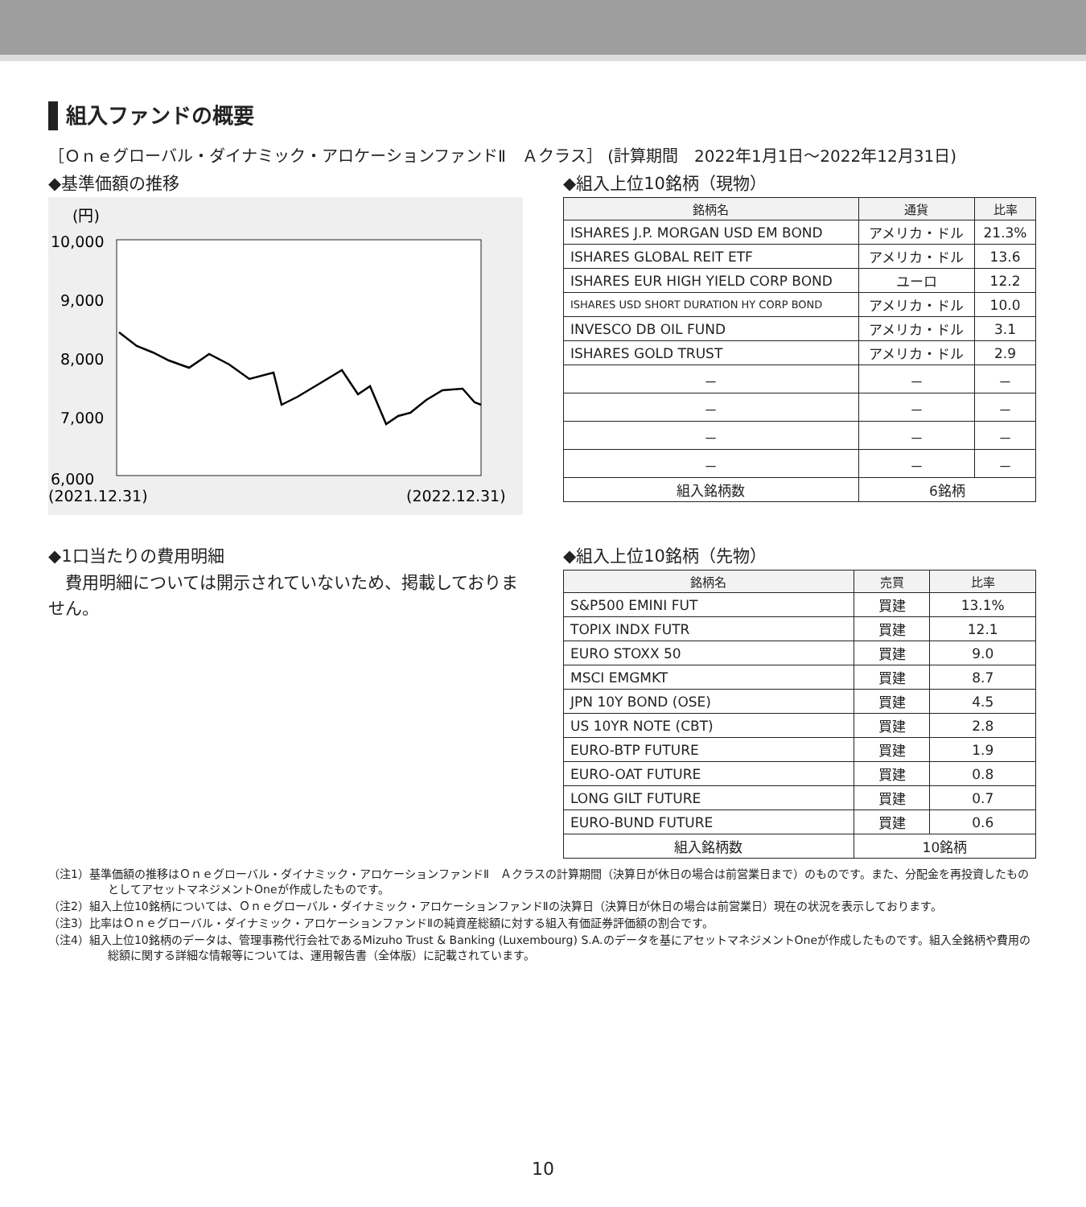組入ファンドの概要
［Ｏｎｅグローバル・ダイナミック・アロケーションファンドⅡ　Ａクラス］ (計算期間　2022年1月1日～2022年12月31日)
◆基準価額の推移
(円)
10,000
9,000
8,000
7,000
6,000
(2021.12.31)
(2022.12.31)
◆組入上位10銘柄（現物）
| 銘柄名 | 通貨 | 比率 |
| --- | --- | --- |
| ISHARES J.P. MORGAN USD EM BOND | アメリカ・ドル | 21.3% |
| ISHARES GLOBAL REIT ETF | アメリカ・ドル | 13.6 |
| ISHARES EUR HIGH YIELD CORP BOND | ユーロ | 12.2 |
| ISHARES USD SHORT DURATION HY CORP BOND | アメリカ・ドル | 10.0 |
| INVESCO DB OIL FUND | アメリカ・ドル | 3.1 |
| ISHARES GOLD TRUST | アメリカ・ドル | 2.9 |
| － | － | － |
| － | － | － |
| － | － | － |
| － | － | － |
| 組入銘柄数 | 6銘柄 | |
◆1口当たりの費用明細
費用明細については開示されていないため、掲載しておりません。
◆組入上位10銘柄（先物）
| 銘柄名 | 売買 | 比率 |
| --- | --- | --- |
| S&P500 EMINI FUT | 買建 | 13.1% |
| TOPIX INDX FUTR | 買建 | 12.1 |
| EURO STOXX 50 | 買建 | 9.0 |
| MSCI EMGMKT | 買建 | 8.7 |
| JPN 10Y BOND (OSE) | 買建 | 4.5 |
| US 10YR NOTE (CBT) | 買建 | 2.8 |
| EURO-BTP FUTURE | 買建 | 1.9 |
| EURO-OAT FUTURE | 買建 | 0.8 |
| LONG GILT FUTURE | 買建 | 0.7 |
| EURO-BUND FUTURE | 買建 | 0.6 |
| 組入銘柄数 | 10銘柄 | |
（注1）基準価額の推移はＯｎｅグローバル・ダイナミック・アロケーションファンドⅡ　Ａクラスの計算期間（決算日が休日の場合は前営業日まで）のものです。また、分配金を再投資したものとしてアセットマネジメントOneが作成したものです。
（注2）組入上位10銘柄については、Ｏｎｅグローバル・ダイナミック・アロケーションファンドⅡの決算日（決算日が休日の場合は前営業日）現在の状況を表示しております。
（注3）比率はＯｎｅグローバル・ダイナミック・アロケーションファンドⅡの純資産総額に対する組入有価証券評価額の割合です。
（注4）組入上位10銘柄のデータは、管理事務代行会社であるMizuho Trust & Banking (Luxembourg) S.A.のデータを基にアセットマネジメントOneが作成したものです。組入全銘柄や費用の総額に関する詳細な情報等については、運用報告書（全体版）に記載されています。
10